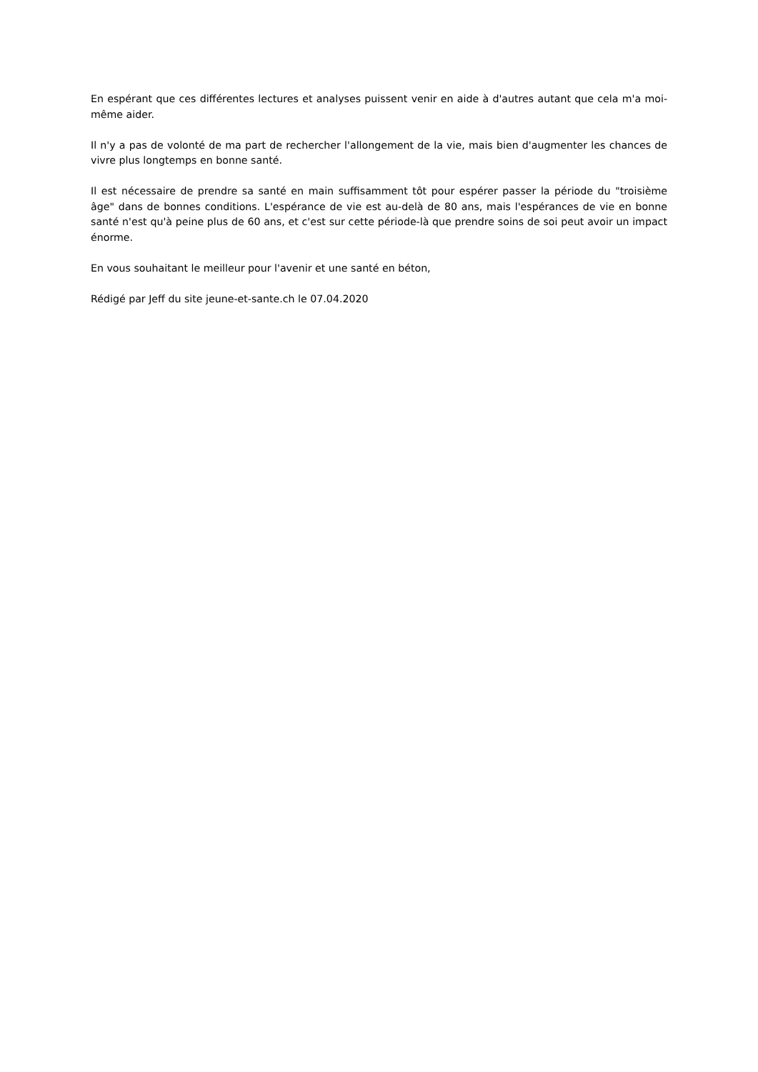En espérant que ces différentes lectures et analyses puissent venir en aide à d'autres autant que cela m'a moi-même aider.
Il n'y a pas de volonté de ma part de rechercher l'allongement de la vie, mais bien d'augmenter les chances de vivre plus longtemps en bonne santé.
Il est nécessaire de prendre sa santé en main suffisamment tôt pour espérer passer la période du "troisième âge" dans de bonnes conditions. L'espérance de vie est au-delà de 80 ans, mais l'espérances de vie en bonne santé n'est qu'à peine plus de 60 ans, et c'est sur cette période-là que prendre soins de soi peut avoir un impact énorme.
En vous souhaitant le meilleur pour l'avenir et une santé en béton,
Rédigé par Jeff du site jeune-et-sante.ch le 07.04.2020